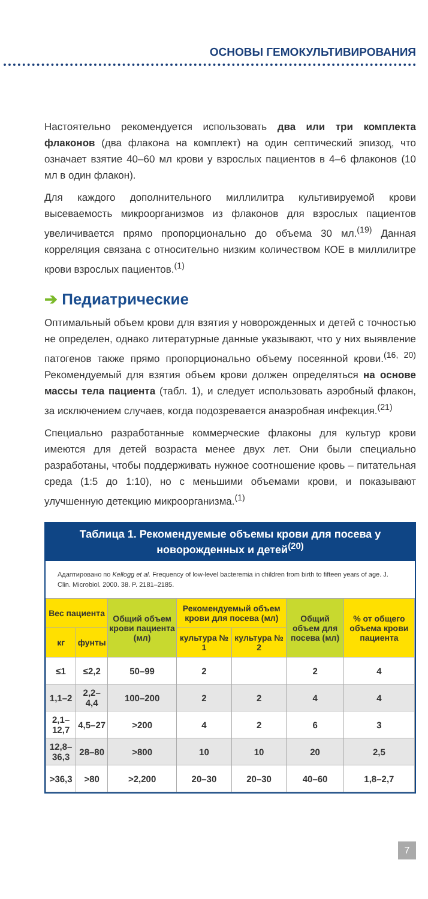ОСНОВЫ ГЕМОКУЛЬТИВИРОВАНИЯ
Настоятельно рекомендуется использовать два или три комплекта флаконов (два флакона на комплект) на один септический эпизод, что означает взятие 40–60 мл крови у взрослых пациентов в 4–6 флаконов (10 мл в один флакон).
Для каждого дополнительного миллилитра культивируемой крови высеваемость микроорганизмов из флаконов для взрослых пациентов увеличивается прямо пропорционально до объема 30 мл.<sup>(19)</sup> Данная корреляция связана с относительно низким количеством КОЕ в миллилитре крови взрослых пациентов.<sup>(1)</sup>
➔ Педиатрические
Оптимальный объем крови для взятия у новорожденных и детей с точностью не определен, однако литературные данные указывают, что у них выявление патогенов также прямо пропорционально объему посеянной крови.<sup>(16, 20)</sup> Рекомендуемый для взятия объем крови должен определяться на основе массы тела пациента (табл. 1), и следует использовать аэробный флакон, за исключением случаев, когда подозревается анаэробная инфекция.<sup>(21)</sup>
Специально разработанные коммерческие флаконы для культур крови имеются для детей возраста менее двух лет. Они были специально разработаны, чтобы поддерживать нужное соотношение кровь – питательная среда (1:5 до 1:10), но с меньшими объемами крови, и показывают улучшенную детекцию микроорганизма.<sup>(1)</sup>
Таблица 1. Рекомендуемые объемы крови для посева у новорожденных и детей<sup>(20)</sup>
Адаптировано по Kellogg et al. Frequency of low-level bacteremia in children from birth to fifteen years of age. J. Clin. Microbiol. 2000. 38. P. 2181–2185.
| Вес пациента | | Общий объем крови пациента (мл) | Рекомендуемый объем крови для посева (мл) | | Общий объем для посева (мл) | % от общего объема крови пациента |
| --- | --- | --- | --- | --- | --- | --- |
| кг | фунты | | культура № 1 | культура № 2 | | |
| ≤1 | ≤2,2 | 50–99 | 2 | | 2 | 4 |
| 1,1–2 | 2,2–4,4 | 100–200 | 2 | 2 | 4 | 4 |
| 2,1–12,7 | 4,5–27 | >200 | 4 | 2 | 6 | 3 |
| 12,8–36,3 | 28–80 | >800 | 10 | 10 | 20 | 2,5 |
| >36,3 | >80 | >2,200 | 20–30 | 20–30 | 40–60 | 1,8–2,7 |
7